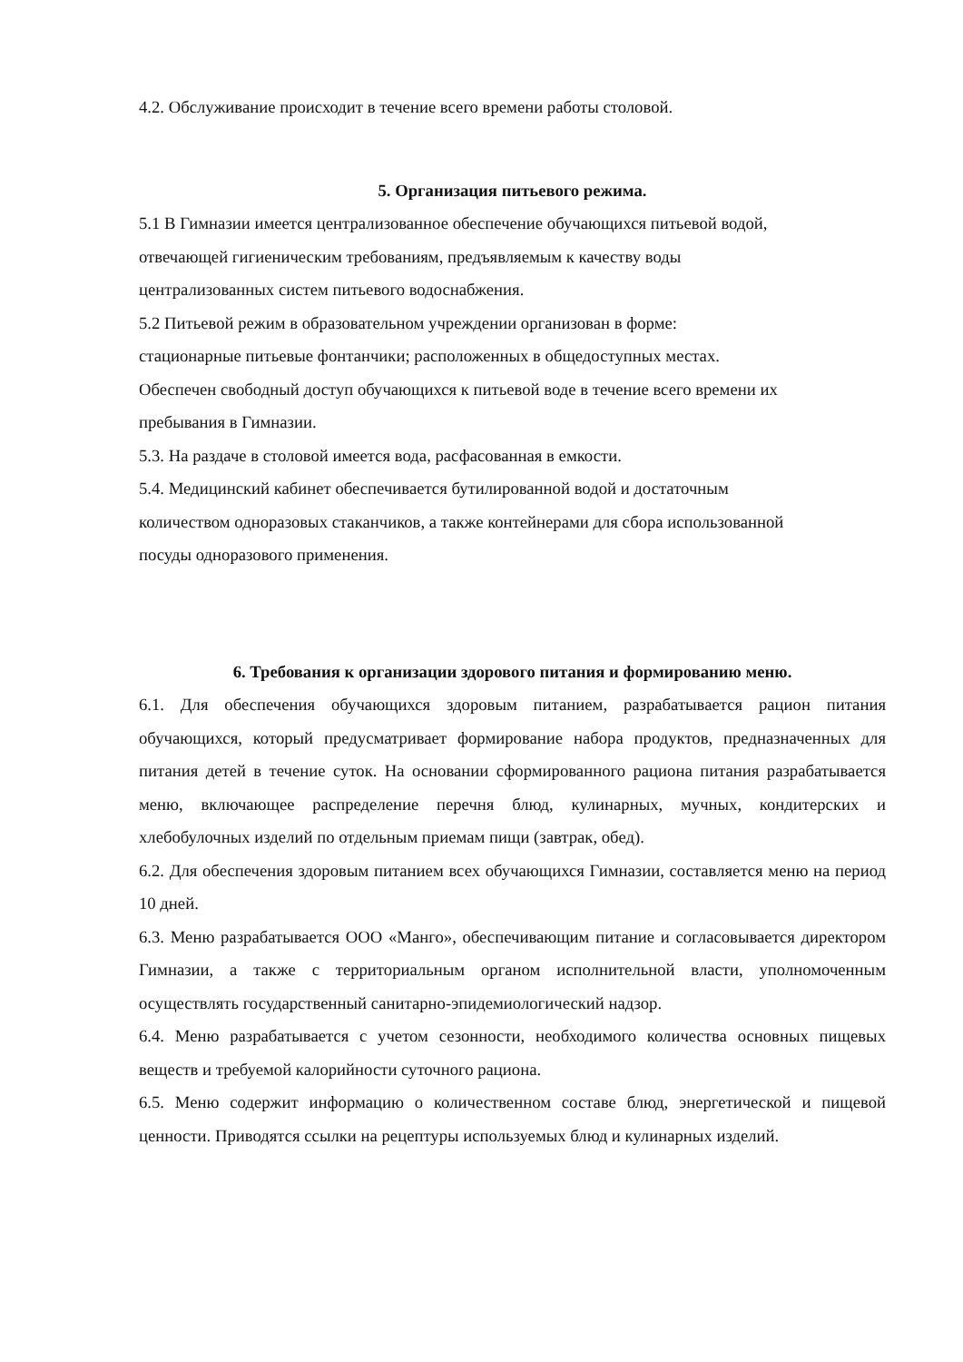4.2. Обслуживание происходит в течение всего времени работы столовой.
5. Организация питьевого режима.
5.1 В Гимназии имеется централизованное обеспечение обучающихся питьевой водой,
отвечающей гигиеническим требованиям, предъявляемым к качеству воды
централизованных систем питьевого водоснабжения.
5.2 Питьевой режим в образовательном учреждении организован в форме:
стационарные питьевые фонтанчики; расположенных в общедоступных местах.
Обеспечен свободный доступ обучающихся к питьевой воде в течение всего времени их
пребывания в Гимназии.
5.3. На раздаче в столовой имеется вода, расфасованная в емкости.
5.4. Медицинский кабинет обеспечивается бутилированной водой и достаточным
количеством одноразовых стаканчиков, а также контейнерами для сбора использованной
посуды одноразового применения.
6. Требования к организации здорового питания и формированию меню.
6.1. Для обеспечения обучающихся здоровым питанием, разрабатывается рацион питания обучающихся, который предусматривает формирование набора продуктов, предназначенных для питания детей в течение суток. На основании сформированного рациона питания разрабатывается меню, включающее распределение перечня блюд, кулинарных, мучных, кондитерских и хлебобулочных изделий по отдельным приемам пищи (завтрак, обед).
6.2. Для обеспечения здоровым питанием всех обучающихся Гимназии, составляется меню на период 10 дней.
6.3. Меню разрабатывается ООО «Манго», обеспечивающим питание и согласовывается директором Гимназии, а также с территориальным органом исполнительной власти, уполномоченным осуществлять государственный санитарно-эпидемиологический надзор.
6.4. Меню разрабатывается с учетом сезонности, необходимого количества основных пищевых веществ и требуемой калорийности суточного рациона.
6.5. Меню содержит информацию о количественном составе блюд, энергетической и пищевой ценности. Приводятся ссылки на рецептуры используемых блюд и кулинарных изделий.